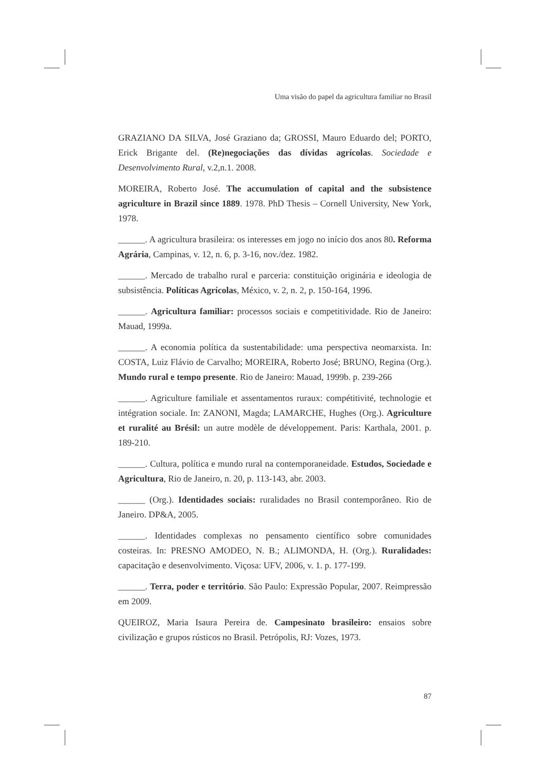Uma visão do papel da agricultura familiar no Brasil
GRAZIANO DA SILVA, José Graziano da; GROSSI, Mauro Eduardo del; PORTO, Erick Brigante del. (Re)negociações das dívidas agrícolas. Sociedade e Desenvolvimento Rural, v.2,n.1. 2008.
MOREIRA, Roberto José. The accumulation of capital and the subsistence agriculture in Brazil since 1889. 1978. PhD Thesis – Cornell University, New York, 1978.
______. A agricultura brasileira: os interesses em jogo no início dos anos 80. Reforma Agrária, Campinas, v. 12, n. 6, p. 3-16, nov./dez. 1982.
______. Mercado de trabalho rural e parceria: constituição originária e ideologia de subsistência. Políticas Agrícolas, México, v. 2, n. 2, p. 150-164, 1996.
______. Agricultura familiar: processos sociais e competitividade. Rio de Janeiro: Mauad, 1999a.
______. A economia política da sustentabilidade: uma perspectiva neomarxista. In: COSTA, Luiz Flávio de Carvalho; MOREIRA, Roberto José; BRUNO, Regina (Org.). Mundo rural e tempo presente. Rio de Janeiro: Mauad, 1999b. p. 239-266
______. Agriculture familiale et assentamentos ruraux: compétitivité, technologie et intégration sociale. In: ZANONI, Magda; LAMARCHE, Hughes (Org.). Agriculture et ruralité au Brésil: un autre modèle de développement. Paris: Karthala, 2001. p. 189-210.
______. Cultura, política e mundo rural na contemporaneidade. Estudos, Sociedade e Agricultura, Rio de Janeiro, n. 20, p. 113-143, abr. 2003.
______ (Org.). Identidades sociais: ruralidades no Brasil contemporâneo. Rio de Janeiro. DP&A, 2005.
______. Identidades complexas no pensamento científico sobre comunidades costeiras. In: PRESNO AMODEO, N. B.; ALIMONDA, H. (Org.). Ruralidades: capacitação e desenvolvimento. Viçosa: UFV, 2006, v. 1. p. 177-199.
______. Terra, poder e território. São Paulo: Expressão Popular, 2007. Reimpressão em 2009.
QUEIROZ, Maria Isaura Pereira de. Campesinato brasileiro: ensaios sobre civilização e grupos rústicos no Brasil. Petrópolis, RJ: Vozes, 1973.
87